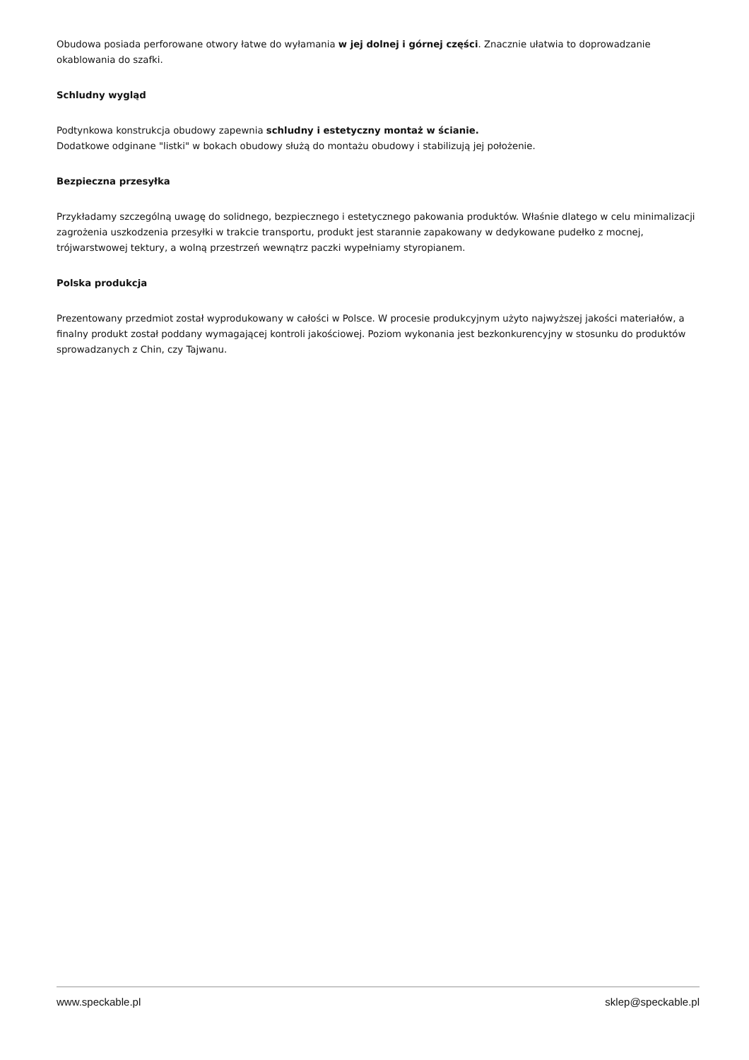Obudowa posiada perforowane otwory łatwe do wyłamania w jej dolnej i górnej części. Znacznie ułatwia to doprowadzanie okablowania do szafki.
Schludny wygląd
Podtynkowa konstrukcja obudowy zapewnia schludny i estetyczny montaż w ścianie.
Dodatkowe odginane "listki" w bokach obudowy służą do montażu obudowy i stabilizują jej położenie.
Bezpieczna przesyłka
Przykładamy szczególną uwagę do solidnego, bezpiecznego i estetycznego pakowania produktów. Właśnie dlatego w celu minimalizacji zagrożenia uszkodzenia przesyłki w trakcie transportu, produkt jest starannie zapakowany w dedykowane pudełko z mocnej, trójwarstwowej tektury, a wolną przestrzeń wewnątrz paczki wypełniamy styropianem.
Polska produkcja
Prezentowany przedmiot został wyprodukowany w całości w Polsce. W procesie produkcyjnym użyto najwyższej jakości materiałów, a finalny produkt został poddany wymagającej kontroli jakościowej. Poziom wykonania jest bezkonkurencyjny w stosunku do produktów sprowadzanych z Chin, czy Tajwanu.
www.speckable.pl sklep@speckable.pl